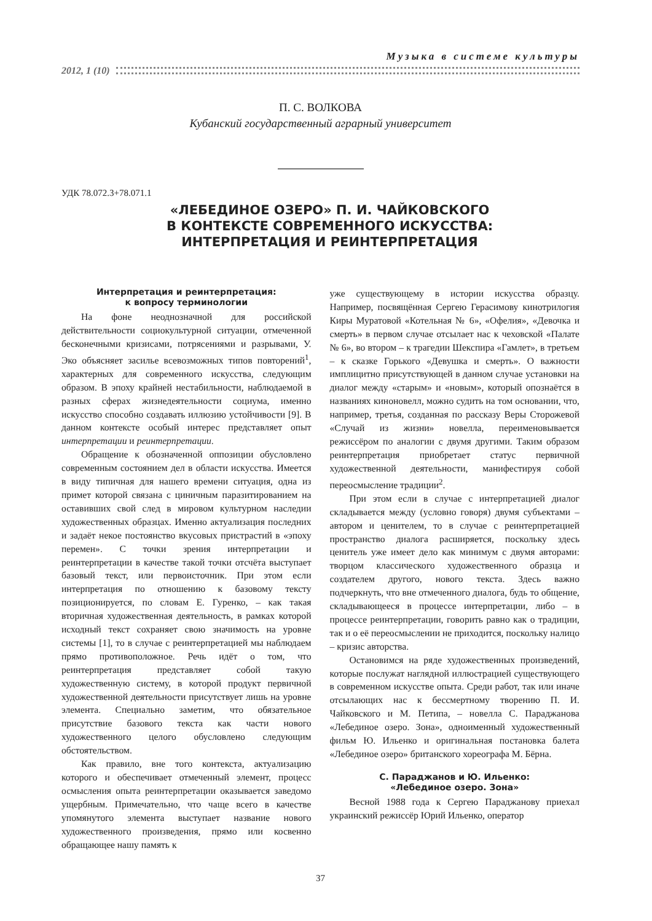Музыка в системе культуры
2012, 1 (10)
П. С. ВОЛКОВА
Кубанский государственный аграрный университет
УДК 78.072.3+78.071.1
«ЛЕБЕДИНОЕ ОЗЕРО» П. И. ЧАЙКОВСКОГО
В КОНТЕКСТЕ СОВРЕМЕННОГО ИСКУССТВА:
ИНТЕРПРЕТАЦИЯ И РЕИНТЕРПРЕТАЦИЯ
Интерпретация и реинтерпретация:
к вопросу терминологии
На фоне неоднозначной для российской действительности социокультурной ситуации, отмеченной бесконечными кризисами, потрясениями и разрывами, У. Эко объясняет засилье всевозможных типов повторений<sup>1</sup>, характерных для современного искусства, следующим образом. В эпоху крайней нестабильности, наблюдаемой в разных сферах жизнедеятельности социума, именно искусство способно создавать иллюзию устойчивости [9]. В данном контексте особый интерес представляет опыт интерпретации и реинтерпретации.
Обращение к обозначенной оппозиции обусловлено современным состоянием дел в области искусства. Имеется в виду типичная для нашего времени ситуация, одна из примет которой связана с циничным паразитированием на оставивших свой след в мировом культурном наследии художественных образцах. Именно актуализация последних и задаёт некое постоянство вкусовых пристрастий в «эпоху перемен». С точки зрения интерпретации и реинтерпретации в качестве такой точки отсчёта выступает базовый текст, или первоисточник. При этом если интерпретация по отношению к базовому тексту позиционируется, по словам Е. Гуренко, – как такая вторичная художественная деятельность, в рамках которой исходный текст сохраняет свою значимость на уровне системы [1], то в случае с реинтерпретацией мы наблюдаем прямо противоположное. Речь идёт о том, что реинтерпретация представляет собой такую художественную систему, в которой продукт первичной художественной деятельности присутствует лишь на уровне элемента. Специально заметим, что обязательное присутствие базового текста как части нового художественного целого обусловлено следующим обстоятельством.
Как правило, вне того контекста, актуализацию которого и обеспечивает отмеченный элемент, процесс осмысления опыта реинтерпретации оказывается заведомо ущербным. Примечательно, что чаще всего в качестве упомянутого элемента выступает название нового художественного произведения, прямо или косвенно обращающее нашу память к
уже существующему в истории искусства образцу. Например, посвящённая Сергею Герасимову кинотрилогия Киры Муратовой «Котельная № 6», «Офелия», «Девочка и смерть» в первом случае отсылает нас к чеховской «Палате № 6», во втором – к трагедии Шекспира «Гамлет», в третьем – к сказке Горького «Девушка и смерть». О важности имплицитно присутствующей в данном случае установки на диалог между «старым» и «новым», который опознаётся в названиях киноновелл, можно судить на том основании, что, например, третья, созданная по рассказу Веры Сторожевой «Случай из жизни» новелла, переименовывается режиссёром по аналогии с двумя другими. Таким образом реинтерпретация приобретает статус первичной художественной деятельности, манифестируя собой переосмысление традиции<sup>2</sup>.
При этом если в случае с интерпретацией диалог складывается между (условно говоря) двумя субъектами – автором и ценителем, то в случае с реинтерпретацией пространство диалога расширяется, поскольку здесь ценитель уже имеет дело как минимум с двумя авторами: творцом классического художественного образца и создателем другого, нового текста. Здесь важно подчеркнуть, что вне отмеченного диалога, будь то общение, складывающееся в процессе интерпретации, либо – в процессе реинтерпретации, говорить равно как о традиции, так и о её переосмыслении не приходится, поскольку налицо – кризис авторства.
Остановимся на ряде художественных произведений, которые послужат наглядной иллюстрацией существующего в современном искусстве опыта. Среди работ, так или иначе отсылающих нас к бессмертному творению П. И. Чайковского и М. Петипа, – новелла С. Параджанова «Лебединое озеро. Зона», одноименный художественный фильм Ю. Ильенко и оригинальная постановка балета «Лебединое озеро» британского хореографа М. Бёрна.
С. Параджанов и Ю. Ильенко:
«Лебединое озеро. Зона»
Весной 1988 года к Сергею Параджанову приехал украинский режиссёр Юрий Ильенко, оператор
37